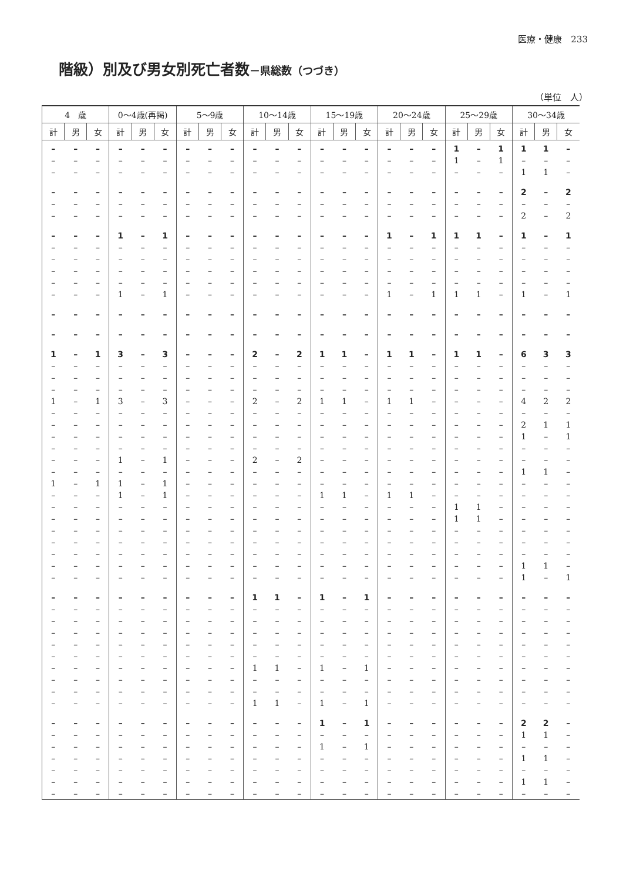医療・健康　233
階級）別及び男女別死亡者数－県総数（つづき）
（単位　人）
| 4 歳 | | | 0～4歳(再掲) | | | 5～9歳 | | | 10～14歳 | | | 15～19歳 | | | 20～24歳 | | | 25～29歳 | | | 30～34歳 | | |
| --- | --- | --- | --- | --- | --- | --- | --- | --- | --- | --- | --- | --- | --- | --- | --- | --- | --- | --- | --- | --- | --- | --- | --- |
| 計 | 男 | 女 | 計 | 男 | 女 | 計 | 男 | 女 | 計 | 男 | 女 | 計 | 男 | 女 | 計 | 男 | 女 | 計 | 男 | 女 | 計 | 男 | 女 |
| – | – | – | – | – | – | – | – | – | – | – | – | – | – | – | – | – | – | 1 | – | 1 | 1 | 1 | – |
| – | – | – | – | – | – | – | – | – | – | – | – | – | – | – | – | – | – | 1 | – | 1 | – | – | – |
| – | – | – | – | – | – | – | – | – | – | – | – | – | – | – | – | – | – | – | – | – | 1 | 1 | – |
| – | – | – | – | – | – | – | – | – | – | – | – | – | – | – | – | – | – | – | – | – | 2 | – | 2 |
| – | – | – | – | – | – | – | – | – | – | – | – | – | – | – | – | – | – | – | – | – | – | – | – |
| – | – | – | – | – | – | – | – | – | – | – | – | – | – | – | – | – | – | – | – | – | 2 | – | 2 |
| – | – | – | 1 | – | 1 | – | – | – | – | – | – | – | – | – | 1 | – | 1 | 1 | 1 | – | 1 | – | 1 |
| – | – | – | – | – | – | – | – | – | – | – | – | – | – | – | – | – | – | – | – | – | – | – | – |
| – | – | – | – | – | – | – | – | – | – | – | – | – | – | – | – | – | – | – | – | – | – | – | – |
| – | – | – | – | – | – | – | – | – | – | – | – | – | – | – | – | – | – | – | – | – | – | – | – |
| – | – | – | – | – | – | – | – | – | – | – | – | – | – | – | – | – | – | – | – | – | – | – | – |
| – | – | – | 1 | – | 1 | – | – | – | – | – | – | – | – | – | 1 | – | 1 | 1 | 1 | – | 1 | – | 1 |
| – | – | – | – | – | – | – | – | – | – | – | – | – | – | – | – | – | – | – | – | – | – | – | – |
| – | – | – | – | – | – | – | – | – | – | – | – | – | – | – | – | – | – | – | – | – | – | – | – |
| 1 | – | 1 | 3 | – | 3 | – | – | – | 2 | – | 2 | 1 | 1 | – | 1 | 1 | – | 1 | 1 | – | 6 | 3 | 3 |
| – | – | – | – | – | – | – | – | – | – | – | – | – | – | – | – | – | – | – | – | – | – | – | – |
| – | – | – | – | – | – | – | – | – | – | – | – | – | – | – | – | – | – | – | – | – | – | – | – |
| – | – | – | – | – | – | – | – | – | – | – | – | – | – | – | – | – | – | – | – | – | – | – | – |
| 1 | – | 1 | 3 | – | 3 | – | – | – | 2 | – | 2 | 1 | 1 | – | 1 | 1 | – | – | – | – | 4 | 2 | 2 |
| – | – | – | – | – | – | – | – | – | – | – | – | – | – | – | – | – | – | – | – | – | – | – | – |
| – | – | – | – | – | – | – | – | – | – | – | – | – | – | – | – | – | – | – | – | – | 2 | 1 | 1 |
| – | – | – | – | – | – | – | – | – | – | – | – | – | – | – | – | – | – | – | – | – | 1 | – | 1 |
| – | – | – | – | – | – | – | – | – | – | – | – | – | – | – | – | – | – | – | – | – | – | – | – |
| – | – | – | 1 | – | 1 | – | – | – | 2 | – | 2 | – | – | – | – | – | – | – | – | – | – | – | – |
| – | – | – | – | – | – | – | – | – | – | – | – | – | – | – | – | – | – | – | – | – | 1 | 1 | – |
| 1 | – | 1 | 1 | – | 1 | – | – | – | – | – | – | – | – | – | – | – | – | – | – | – | – | – | – |
| – | – | – | 1 | – | 1 | – | – | – | – | – | – | 1 | 1 | – | 1 | 1 | – | – | – | – | – | – | – |
| – | – | – | – | – | – | – | – | – | – | – | – | – | – | – | – | – | – | 1 | 1 | – | – | – | – |
| – | – | – | – | – | – | – | – | – | – | – | – | – | – | – | – | – | – | 1 | 1 | – | – | – | – |
| – | – | – | – | – | – | – | – | – | – | – | – | – | – | – | – | – | – | – | – | – | – | – | – |
| – | – | – | – | – | – | – | – | – | – | – | – | – | – | – | – | – | – | – | – | – | – | – | – |
| – | – | – | – | – | – | – | – | – | – | – | – | – | – | – | – | – | – | – | – | – | – | – | – |
| – | – | – | – | – | – | – | – | – | – | – | – | – | – | – | – | – | – | – | – | – | 1 | 1 | – |
| – | – | – | – | – | – | – | – | – | – | – | – | – | – | – | – | – | – | – | – | – | 1 | – | 1 |
| – | – | – | – | – | – | – | – | – | 1 | 1 | – | 1 | – | 1 | – | – | – | – | – | – | – | – | – |
| – | – | – | – | – | – | – | – | – | – | – | – | – | – | – | – | – | – | – | – | – | – | – | – |
| – | – | – | – | – | – | – | – | – | – | – | – | – | – | – | – | – | – | – | – | – | – | – | – |
| – | – | – | – | – | – | – | – | – | – | – | – | – | – | – | – | – | – | – | – | – | – | – | – |
| – | – | – | – | – | – | – | – | – | – | – | – | – | – | – | – | – | – | – | – | – | – | – | – |
| – | – | – | – | – | – | – | – | – | – | – | – | – | – | – | – | – | – | – | – | – | – | – | – |
| – | – | – | – | – | – | – | – | – | 1 | 1 | – | 1 | – | 1 | – | – | – | – | – | – | – | – | – |
| – | – | – | – | – | – | – | – | – | – | – | – | – | – | – | – | – | – | – | – | – | – | – | – |
| – | – | – | – | – | – | – | – | – | – | – | – | – | – | – | – | – | – | – | – | – | – | – | – |
| – | – | – | – | – | – | – | – | – | 1 | 1 | – | 1 | – | 1 | – | – | – | – | – | – | – | – | – |
| – | – | – | – | – | – | – | – | – | – | – | – | 1 | – | 1 | – | – | – | – | – | – | 2 | 2 | – |
| – | – | – | – | – | – | – | – | – | – | – | – | – | – | – | – | – | – | – | – | – | 1 | 1 | – |
| – | – | – | – | – | – | – | – | – | – | – | – | 1 | – | 1 | – | – | – | – | – | – | – | – | – |
| – | – | – | – | – | – | – | – | – | – | – | – | – | – | – | – | – | – | – | – | – | 1 | 1 | – |
| – | – | – | – | – | – | – | – | – | – | – | – | – | – | – | – | – | – | – | – | – | – | – | – |
| – | – | – | – | – | – | – | – | – | – | – | – | – | – | – | – | – | – | – | – | – | 1 | 1 | – |
| – | – | – | – | – | – | – | – | – | – | – | – | – | – | – | – | – | – | – | – | – | – | – | – |